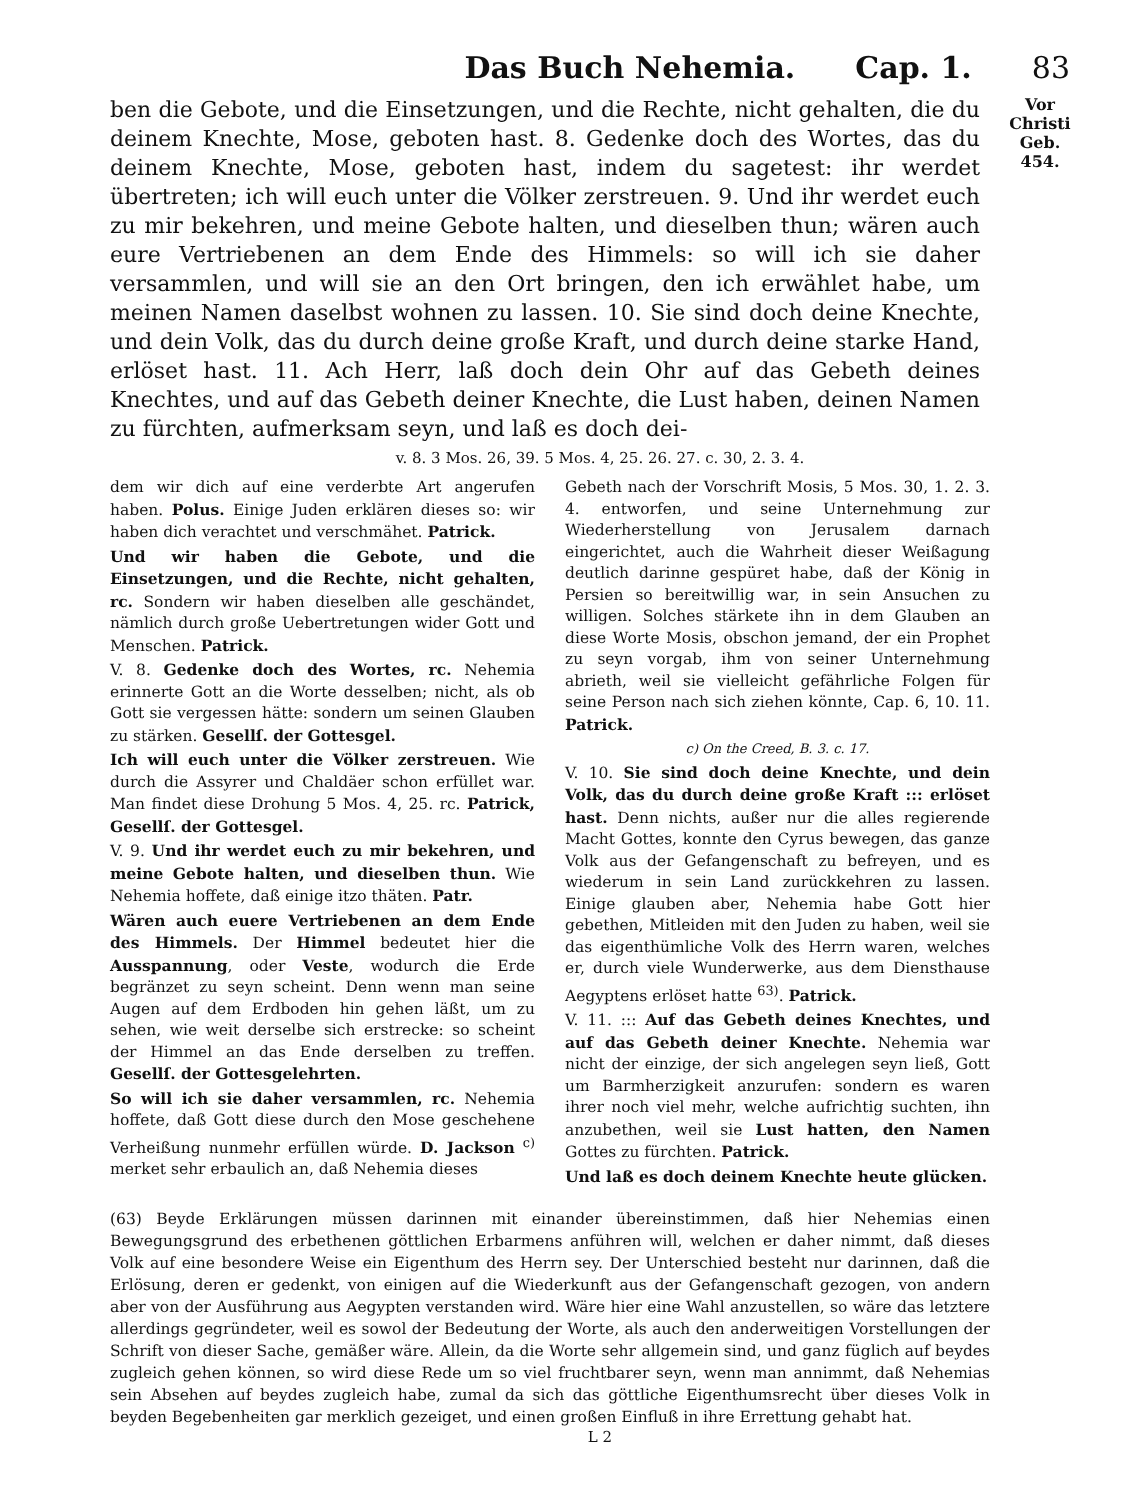Das Buch Nehemia. Cap. 1. 83
ben die Gebote, und die Einsetzungen, und die Rechte, nicht gehalten, die du deinem Knechte, Mose, geboten hast. 8. Gedenke doch des Wortes, das du deinem Knechte, Mose, geboten hast, indem du sagetest: ihr werdet übertreten; ich will euch unter die Völker zerstreuen. 9. Und ihr werdet euch zu mir bekehren, und meine Gebote halten, und dieselben thun; wären auch eure Vertriebenen an dem Ende des Himmels: so will ich sie daher versammlen, und will sie an den Ort bringen, den ich erwählet habe, um meinen Namen daselbst wohnen zu lassen. 10. Sie sind doch deine Knechte, und dein Volk, das du durch deine große Kraft, und durch deine starke Hand, erlöset hast. 11. Ach Herr, laß doch dein Ohr auf das Gebeth deines Knechtes, und auf das Gebeth deiner Knechte, die Lust haben, deinen Namen zu fürchten, aufmerksam seyn, und laß es doch dei-
Vor
Christi Geb.
454.
v. 8. 3 Mos. 26, 39. 5 Mos. 4, 25. 26. 27. c. 30, 2. 3. 4.
dem wir dich auf eine verderbte Art angerufen haben. Polus. Einige Juden erklären dieses so: wir haben dich verachtet und verschmähet. Patrick.
Und wir haben die Gebote, und die Einsetzungen, und die Rechte, nicht gehalten, rc. Sondern wir haben dieselben alle geschändet, nämlich durch große Uebertretungen wider Gott und Menschen. Patrick.
V. 8. Gedenke doch des Wortes, rc. Nehemia erinnerte Gott an die Worte desselben; nicht, als ob Gott sie vergessen hätte: sondern um seinen Glauben zu stärken. Gesellſ. der Gottesgel.
Ich will euch unter die Völker zerstreuen. Wie durch die Assyrer und Chaldäer schon erfüllet war. Man findet diese Drohung 5 Mos. 4, 25. rc. Patrick, Gesellſ. der Gottesgel.
V. 9. Und ihr werdet euch zu mir bekehren, und meine Gebote halten, und dieselben thun. Wie Nehemia hoffete, daß einige itzo thäten. Patr.
Wären auch euere Vertriebenen an dem Ende des Himmels. Der Himmel bedeutet hier die Ausspannung, oder Veste, wodurch die Erde begränzet zu seyn scheint. Denn wenn man seine Augen auf dem Erdboden hin gehen läßt, um zu sehen, wie weit derselbe sich erstrecke: so scheint der Himmel an das Ende derselben zu treffen. Gesellſ. der Gottesgelehrten.
So will ich sie daher versammlen, rc. Nehemia hoffete, daß Gott diese durch den Mose geschehene Verheißung nunmehr erfüllen würde. D. Jackson <sup>c)</sup> merket sehr erbaulich an, daß Nehemia dieses
Gebeth nach der Vorschrift Mosis, 5 Mos. 30, 1. 2. 3. 4. entworfen, und seine Unternehmung zur Wiederherstellung von Jerusalem darnach eingerichtet, auch die Wahrheit dieser Weißagung deutlich darinne gespüret habe, daß der König in Persien so bereitwillig war, in sein Ansuchen zu willigen. Solches stärkete ihn in dem Glauben an diese Worte Mosis, obschon jemand, der ein Prophet zu seyn vorgab, ihm von seiner Unternehmung abrieth, weil sie vielleicht gefährliche Folgen für seine Person nach sich ziehen könnte, Cap. 6, 10. 11. Patrick.
c) On the Creed, B. 3. c. 17.
V. 10. Sie sind doch deine Knechte, und dein Volk, das du durch deine große Kraft ::: erlöset hast. Denn nichts, außer nur die alles regierende Macht Gottes, konnte den Cyrus bewegen, das ganze Volk aus der Gefangenschaft zu befreyen, und es wiederum in sein Land zurückkehren zu lassen. Einige glauben aber, Nehemia habe Gott hier gebethen, Mitleiden mit den Juden zu haben, weil sie das eigenthümliche Volk des Herrn waren, welches er, durch viele Wunderwerke, aus dem Diensthause Aegyptens erlöset hatte <sup>63)</sup>. Patrick.
V. 11. ::: Auf das Gebeth deines Knechtes, und auf das Gebeth deiner Knechte. Nehemia war nicht der einzige, der sich angelegen seyn ließ, Gott um Barmherzigkeit anzurufen: sondern es waren ihrer noch viel mehr, welche aufrichtig suchten, ihn anzubethen, weil sie Lust hatten, den Namen Gottes zu fürchten. Patrick.
Und laß es doch deinem Knechte heute glücken.
(63) Beyde Erklärungen müssen darinnen mit einander übereinstimmen, daß hier Nehemias einen Bewegungsgrund des erbethenen göttlichen Erbarmens anführen will, welchen er daher nimmt, daß dieses Volk auf eine besondere Weise ein Eigenthum des Herrn sey. Der Unterschied besteht nur darinnen, daß die Erlösung, deren er gedenkt, von einigen auf die Wiederkunft aus der Gefangenschaft gezogen, von andern aber von der Ausführung aus Aegypten verstanden wird. Wäre hier eine Wahl anzustellen, so wäre das letztere allerdings gegründeter, weil es sowol der Bedeutung der Worte, als auch den anderweitigen Vorstellungen der Schrift von dieser Sache, gemäßer wäre. Allein, da die Worte sehr allgemein sind, und ganz füglich auf beydes zugleich gehen können, so wird diese Rede um so viel fruchtbarer seyn, wenn man annimmt, daß Nehemias sein Absehen auf beydes zugleich habe, zumal da sich das göttliche Eigenthumsrecht über dieses Volk in beyden Begebenheiten gar merklich gezeiget, und einen großen Einfluß in ihre Errettung gehabt hat.
L 2